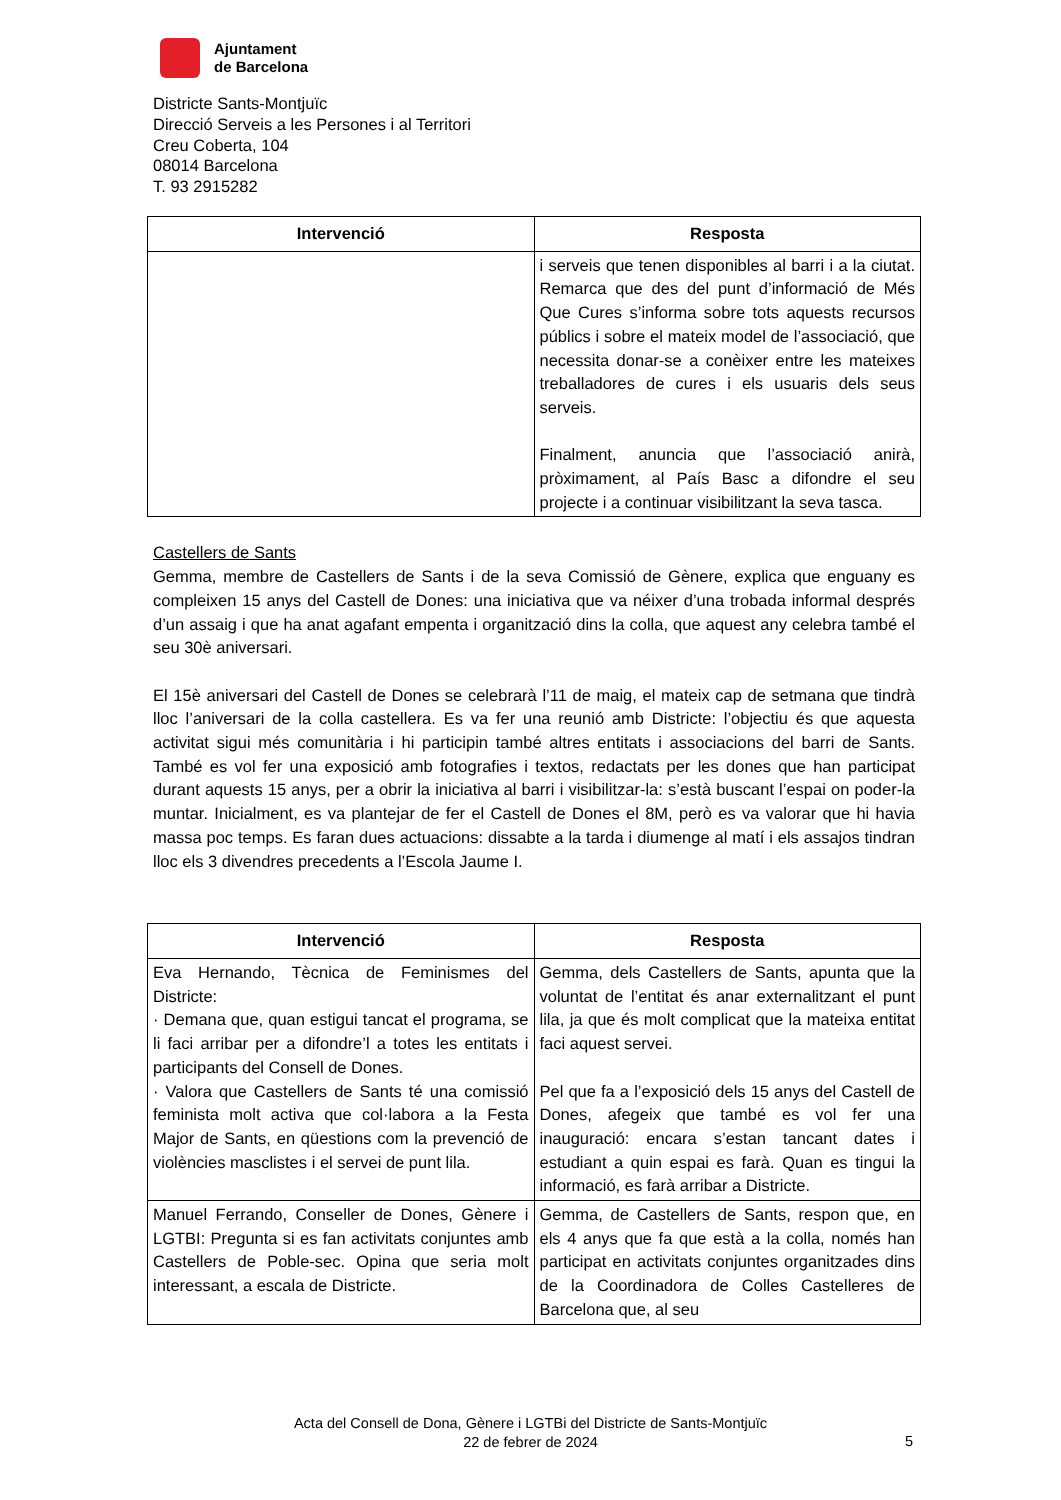Ajuntament
de Barcelona
Districte Sants-Montjuïc
Direcció Serveis a les Persones i al Territori
Creu Coberta, 104
08014 Barcelona
T. 93 2915282
| Intervenció | Resposta |
| --- | --- |
| | i serveis que tenen disponibles al barri i a la ciutat. Remarca que des del punt d’informació de Més Que Cures s’informa sobre tots aquests recursos públics i sobre el mateix model de l’associació, que necessita donar-se a conèixer entre les mateixes treballadores de cures i els usuaris dels seus serveis. Finalment, anuncia que l’associació anirà, pròximament, al País Basc a difondre el seu projecte i a continuar visibilitzant la seva tasca. |
Castellers de Sants
Gemma, membre de Castellers de Sants i de la seva Comissió de Gènere, explica que enguany es compleixen 15 anys del Castell de Dones: una iniciativa que va néixer d’una trobada informal després d’un assaig i que ha anat agafant empenta i organització dins la colla, que aquest any celebra també el seu 30è aniversari.
El 15è aniversari del Castell de Dones se celebrarà l’11 de maig, el mateix cap de setmana que tindrà lloc l’aniversari de la colla castellera. Es va fer una reunió amb Districte: l’objectiu és que aquesta activitat sigui més comunitària i hi participin també altres entitats i associacions del barri de Sants. També es vol fer una exposició amb fotografies i textos, redactats per les dones que han participat durant aquests 15 anys, per a obrir la iniciativa al barri i visibilitzar-la: s’està buscant l’espai on poder-la muntar. Inicialment, es va plantejar de fer el Castell de Dones el 8M, però es va valorar que hi havia massa poc temps. Es faran dues actuacions: dissabte a la tarda i diumenge al matí i els assajos tindran lloc els 3 divendres precedents a l’Escola Jaume I.
| Intervenció | Resposta |
| --- | --- |
| Eva Hernando, Tècnica de Feminismes del Districte: · Demana que, quan estigui tancat el programa, se li faci arribar per a difondre’l a totes les entitats i participants del Consell de Dones. · Valora que Castellers de Sants té una comissió feminista molt activa que col·labora a la Festa Major de Sants, en qüestions com la prevenció de violències masclistes i el servei de punt lila. | Gemma, dels Castellers de Sants, apunta que la voluntat de l’entitat és anar externalitzant el punt lila, ja que és molt complicat que la mateixa entitat faci aquest servei. Pel que fa a l’exposició dels 15 anys del Castell de Dones, afegeix que també es vol fer una inauguració: encara s’estan tancant dates i estudiant a quin espai es farà. Quan es tingui la informació, es farà arribar a Districte. |
| Manuel Ferrando, Conseller de Dones, Gènere i LGTBI: Pregunta si es fan activitats conjuntes amb Castellers de Poble-sec. Opina que seria molt interessant, a escala de Districte. | Gemma, de Castellers de Sants, respon que, en els 4 anys que fa que està a la colla, només han participat en activitats conjuntes organitzades dins de la Coordinadora de Colles Castelleres de Barcelona que, al seu |
Acta del Consell de Dona, Gènere i LGTBi del Districte de Sants-Montjuïc
22 de febrer de 2024
5